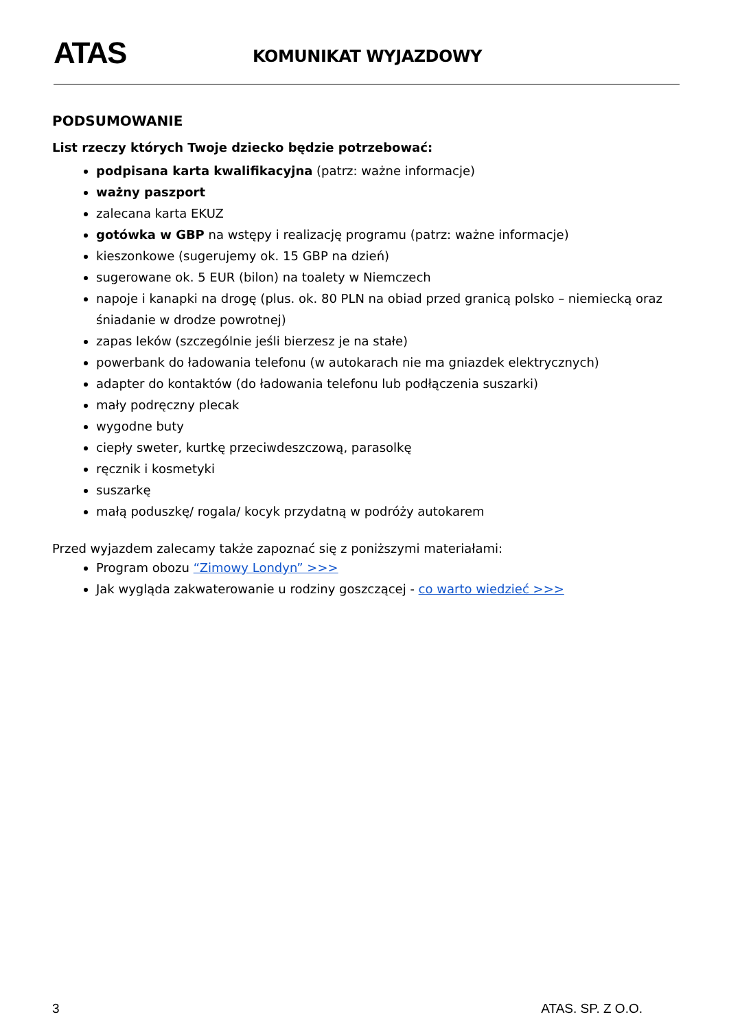ATAS KOMUNIKAT WYJAZDOWY
PODSUMOWANIE
List rzeczy których Twoje dziecko będzie potrzebować:
podpisana karta kwalifikacyjna (patrz: ważne informacje)
ważny paszport
zalecana karta EKUZ
gotówka w GBP na wstępy i realizację programu (patrz: ważne informacje)
kieszonkowe (sugerujemy ok. 15 GBP na dzień)
sugerowane ok. 5 EUR (bilon) na toalety w Niemczech
napoje i kanapki na drogę (plus. ok. 80 PLN na obiad przed granicą polsko – niemiecką oraz śniadanie w drodze powrotnej)
zapas leków (szczególnie jeśli bierzesz je na stałe)
powerbank do ładowania telefonu (w autokarach nie ma gniazdek elektrycznych)
adapter do kontaktów (do ładowania telefonu lub podłączenia suszarki)
mały podręczny plecak
wygodne buty
ciepły sweter, kurtkę przeciwdeszczową, parasolkę
ręcznik i kosmetyki
suszarkę
małą poduszkę/ rogala/ kocyk przydatną w podróży autokarem
Przed wyjazdem zalecamy także zapoznać się z poniższymi materiałami:
Program obozu “Zimowy Londyn” >>>
Jak wygląda zakwaterowanie u rodziny goszczącej - co warto wiedzieć >>>
3 ATAS. SP. Z O.O.